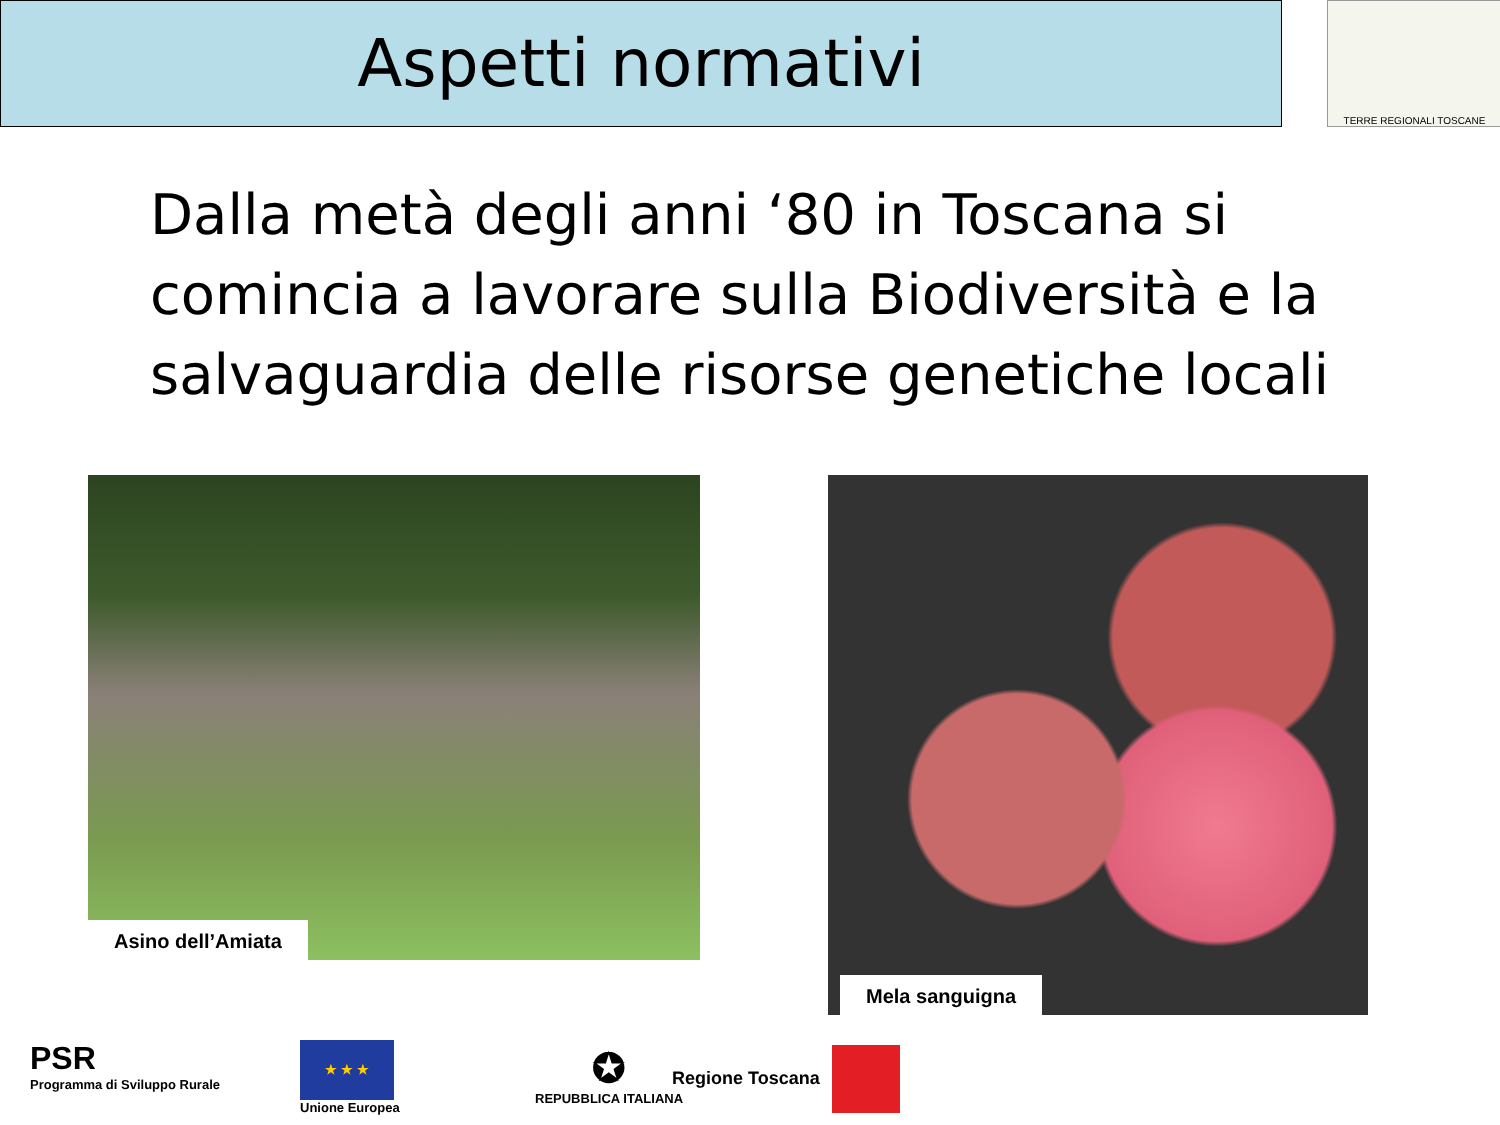Aspetti normativi TERRE REGIONALI TOSCANE
Dalla metà degli anni ‘80 in Toscana si comincia a lavorare sulla Biodiversità e la salvaguardia delle risorse genetiche locali
Asino dell’Amiata
Mela sanguigna
PSR
Programma di Sviluppo Rurale
★ ★ ★
Unione Europea
✪
REPUBBLICA ITALIANA
Regione Toscana